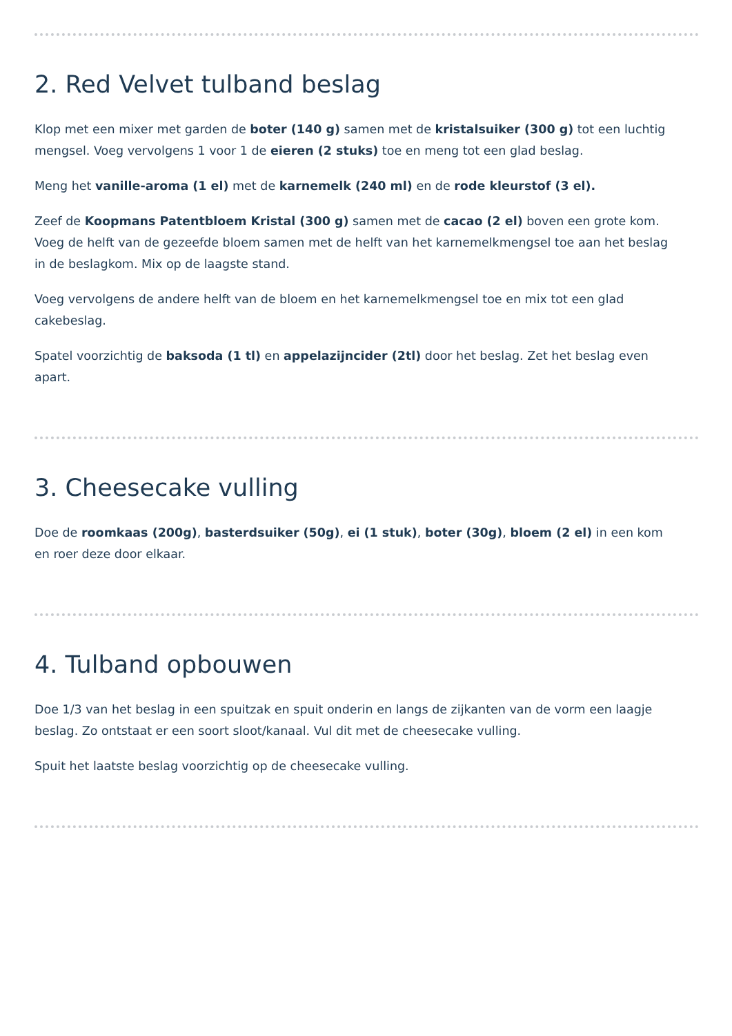2. Red Velvet tulband beslag
Klop met een mixer met garden de boter (140 g) samen met de kristalsuiker (300 g) tot een luchtig mengsel. Voeg vervolgens 1 voor 1 de eieren (2 stuks) toe en meng tot een glad beslag.
Meng het vanille-aroma (1 el) met de karnemelk (240 ml) en de rode kleurstof (3 el).
Zeef de Koopmans Patentbloem Kristal (300 g) samen met de cacao (2 el) boven een grote kom. Voeg de helft van de gezeefde bloem samen met de helft van het karnemelkmengsel toe aan het beslag in de beslagkom. Mix op de laagste stand.
Voeg vervolgens de andere helft van de bloem en het karnemelkmengsel toe en mix tot een glad cakebeslag.
Spatel voorzichtig de baksoda (1 tl) en appelazijncider (2tl) door het beslag. Zet het beslag even apart.
3. Cheesecake vulling
Doe de roomkaas (200g), basterdsuiker (50g), ei (1 stuk), boter (30g), bloem (2 el) in een kom en roer deze door elkaar.
4. Tulband opbouwen
Doe 1/3 van het beslag in een spuitzak en spuit onderin en langs de zijkanten van de vorm een laagje beslag. Zo ontstaat er een soort sloot/kanaal. Vul dit met de cheesecake vulling.
Spuit het laatste beslag voorzichtig op de cheesecake vulling.